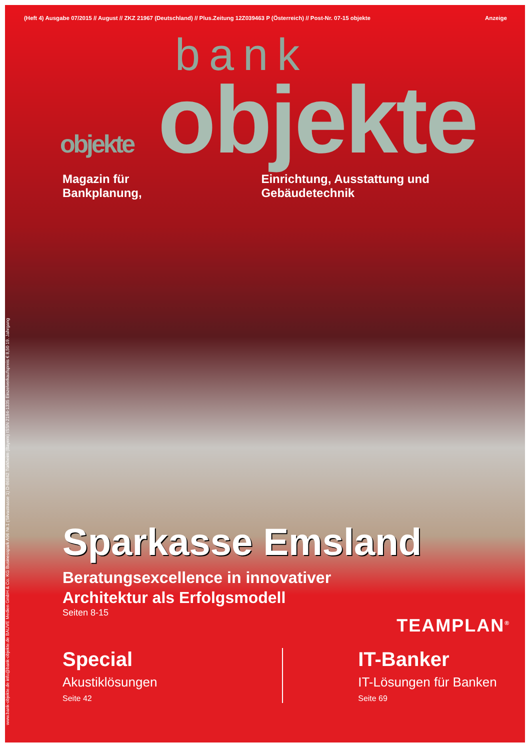(Heft 4) Ausgabe 07/2015 // August // ZKZ 21967 (Deutschland) // Plus.Zeitung 12Z039463 P (Österreich) // Post-Nr. 07-15 objekte Anzeige
www.bank-objekte.de info@bank-objekte.de BAUVE Medien GmbH & Co. KG Businesspark A96 Nr.1 (Silvastrasse 1) D-86842 Türkheim (Bayern) ISSN 2194-1335 Einzelverkaufspreis € 8,50 19. Jahrgang
bank
objekte objekte
Magazin für Bankplanung, Einrichtung, Ausstattung und Gebäudetechnik
Sparkasse Emsland
Beratungsexcellence in innovativer
Architektur als Erfolgsmodell
Seiten 8-15
Special
Akustiklösungen
Seite 42
IT-Banker
IT-Lösungen für Banken
Seite 69
TEAMPLAN<sup>®</sup>